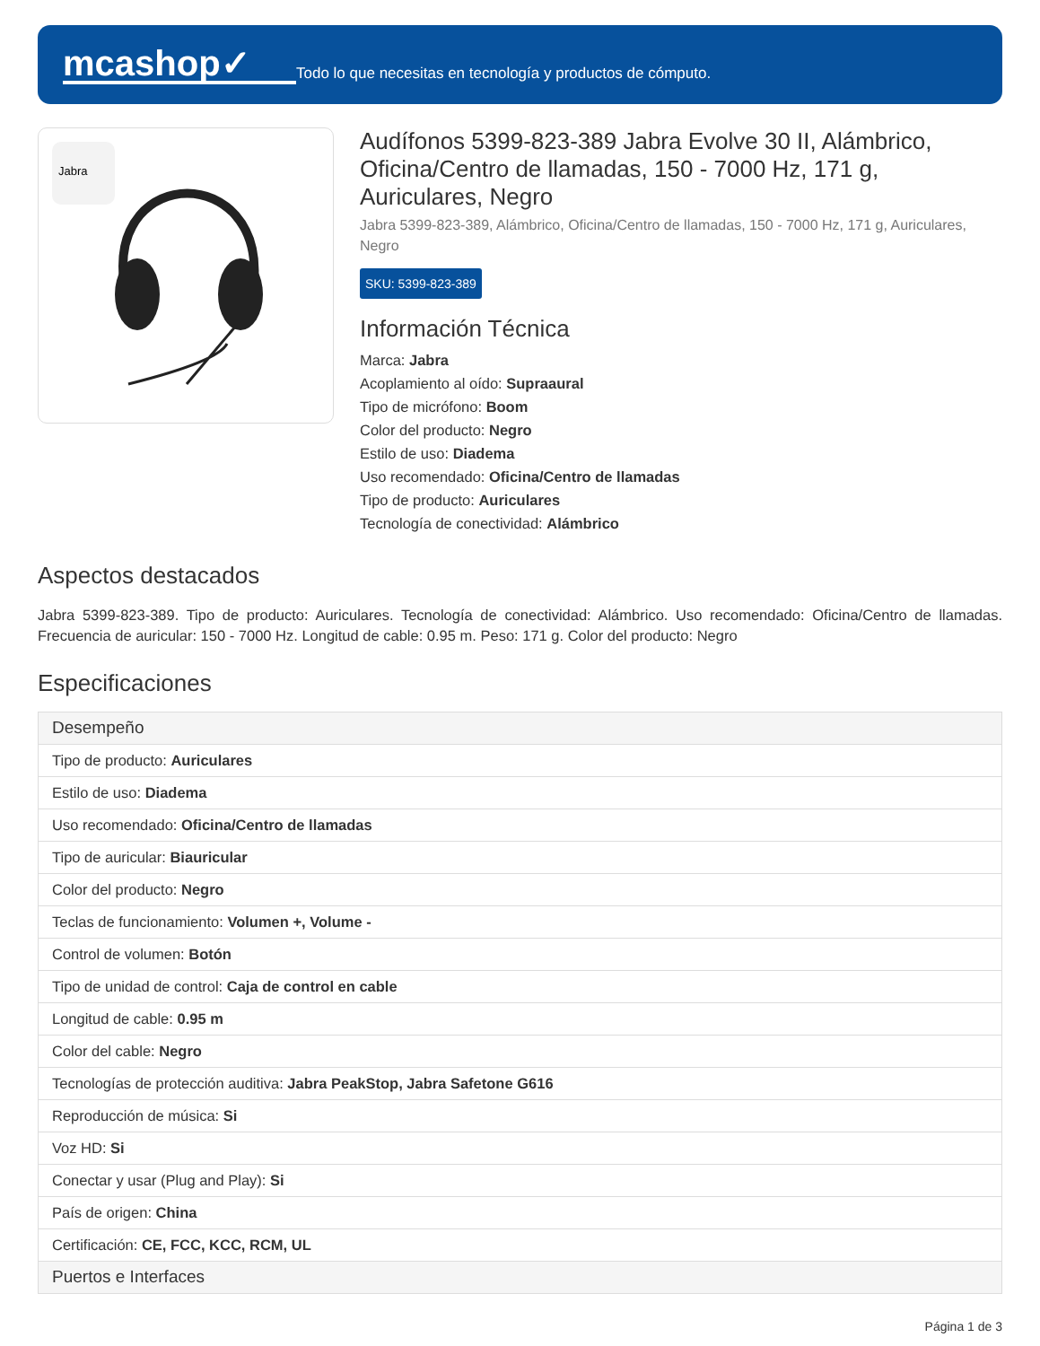mcashop✓
Todo lo que necesitas en tecnología y productos de cómputo.
Jabra
Audífonos 5399-823-389 Jabra Evolve 30 II, Alámbrico, Oficina/Centro de llamadas, 150 - 7000 Hz, 171 g, Auriculares, Negro
Jabra 5399-823-389, Alámbrico, Oficina/Centro de llamadas, 150 - 7000 Hz, 171 g, Auriculares, Negro
SKU: 5399-823-389
Información Técnica
Marca: Jabra
Acoplamiento al oído: Supraaural
Tipo de micrófono: Boom
Color del producto: Negro
Estilo de uso: Diadema
Uso recomendado: Oficina/Centro de llamadas
Tipo de producto: Auriculares
Tecnología de conectividad: Alámbrico
Aspectos destacados
Jabra 5399-823-389. Tipo de producto: Auriculares. Tecnología de conectividad: Alámbrico. Uso recomendado: Oficina/Centro de llamadas. Frecuencia de auricular: 150 - 7000 Hz. Longitud de cable: 0.95 m. Peso: 171 g. Color del producto: Negro
Especificaciones
| Desempeño |
| --- |
| Tipo de producto: Auriculares |
| Estilo de uso: Diadema |
| Uso recomendado: Oficina/Centro de llamadas |
| Tipo de auricular: Biauricular |
| Color del producto: Negro |
| Teclas de funcionamiento: Volumen +, Volume - |
| Control de volumen: Botón |
| Tipo de unidad de control: Caja de control en cable |
| Longitud de cable: 0.95 m |
| Color del cable: Negro |
| Tecnologías de protección auditiva: Jabra PeakStop, Jabra Safetone G616 |
| Reproducción de música: Si |
| Voz HD: Si |
| Conectar y usar (Plug and Play): Si |
| País de origen: China |
| Certificación: CE, FCC, KCC, RCM, UL |
| Puertos e Interfaces |
Página 1 de 3